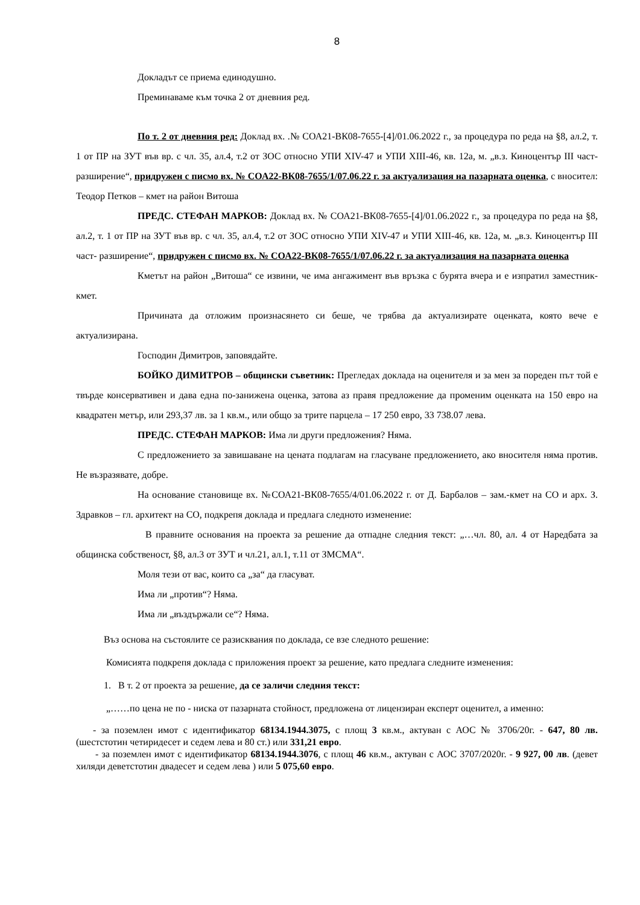8
Докладът се приема единодушно.
Преминаваме към точка 2 от дневния ред.
По т. 2 от дневния ред: Доклад вх. .№ СОА21-ВК08-7655-[4]/01.06.2022 г., за процедура по реда на §8, ал.2, т. 1 от ПР на ЗУТ във вр. с чл. 35, ал.4, т.2 от ЗОС относно УПИ XIV-47 и УПИ XIII-46, кв. 12а, м. „в.з. Киноцентър III част- разширение“, придружен с писмо вх. № СОА22-ВК08-7655/1/07.06.22 г. за актуализация на пазарната оценка, с вносител: Теодор Петков – кмет на район Витоша
ПРЕДС. СТЕФАН МАРКОВ: Доклад вх. № СОА21-ВК08-7655-[4]/01.06.2022 г., за процедура по реда на §8, ал.2, т. 1 от ПР на ЗУТ във вр. с чл. 35, ал.4, т.2 от ЗОС относно УПИ XIV-47 и УПИ XIII-46, кв. 12а, м. „в.з. Киноцентър III част- разширение“, придружен с писмо вх. № СОА22-ВК08-7655/1/07.06.22 г. за актуализация на пазарната оценка
Кметът на район „Витоша“ се извини, че има ангажимент във връзка с бурята вчера и е изпратил заместник-кмет.
Причината да отложим произнасянето си беше, че трябва да актуализирате оценката, която вече е актуализирана.
Господин Димитров, заповядайте.
БОЙКО ДИМИТРОВ – общински съветник: Прегледах доклада на оценителя и за мен за пореден път той е твърде консервативен и дава една по-занижена оценка, затова аз правя предложение да променим оценката на 150 евро на квадратен метър, или 293,37 лв. за 1 кв.м., или общо за трите парцела – 17 250 евро, 33 738.07 лева.
ПРЕДС. СТЕФАН МАРКОВ: Има ли други предложения? Няма.
С предложението за завишаване на цената подлагам на гласуване предложението, ако вносителя няма против. Не възразявате, добре.
На основание становище вх. №СОА21-ВК08-7655/4/01.06.2022 г. от Д. Барбалов – зам.-кмет на СО и арх. З. Здравков – гл. архитект на СО, подкрепя доклада и предлага следното изменение:
В правните основания на проекта за решение да отпадне следния текст: „…чл. 80, ал. 4 от Наредбата за общинска собственост, §8, ал.3 от ЗУТ и чл.21, ал.1, т.11 от ЗМСМА“.
Моля тези от вас, които са „за“ да гласуват.
Има ли „против“? Няма.
Има ли „въздържали се“? Няма.
Въз основа на състоялите се разисквания по доклада, се взе следното решение:
Комисията подкрепя доклада с приложения проект за решение, като предлага следните изменения:
1. В т. 2 от проекта за решение, да се заличи следния текст:
„……по цена не по - ниска от пазарната стойност, предложена от лицензиран експерт оценител, а именно:
- за поземлен имот с идентификатор 68134.1944.3075, с площ 3 кв.м., актуван с АОС № 3706/20г. - 647, 80 лв. (шестстотин четиридесет и седем лева и 80 ст.) или 331,21 евро.
- за поземлен имот с идентификатор 68134.1944.3076, с площ 46 кв.м., актуван с АОС 3707/2020г. - 9 927, 00 лв. (девет хиляди деветстотин двадесет и седем лева ) или 5 075,60 евро.